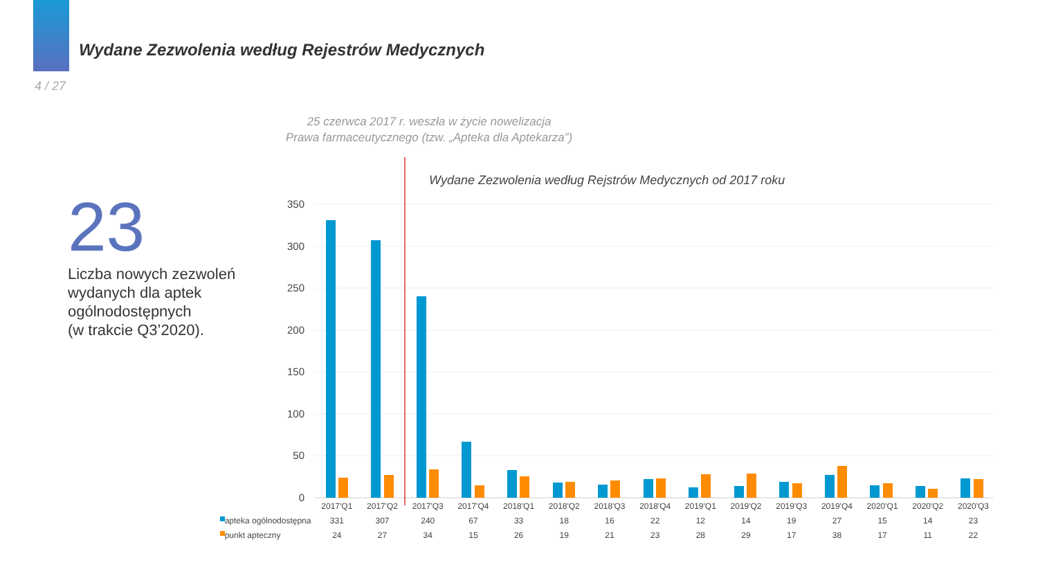Wydane Zezwolenia według Rejestrów Medycznych
4 / 27
25 czerwca 2017 r. weszła w życie nowelizacja
Prawa farmaceutycznego (tzw. „Apteka dla Aptekarza”)
23
Liczba nowych zezwoleń
wydanych dla aptek
ogólnodostępnych
(w trakcie Q3’2020).
Wydane Zezwolenia według Rejstrów Medycznych od 2017 roku
350
300
250
200
150
100
50
0
| | 2017'Q1 | 2017'Q2 | 2017'Q3 | 2017'Q4 | 2018'Q1 | 2018'Q2 | 2018'Q3 | 2018'Q4 | 2019'Q1 | 2019'Q2 | 2019'Q3 | 2019'Q4 | 2020'Q1 | 2020'Q2 | 2020'Q3 |
| --- | --- | --- | --- | --- | --- | --- | --- | --- | --- | --- | --- | --- | --- | --- | --- |
| apteka ogólnodostępna | 331 | 307 | 240 | 67 | 33 | 18 | 16 | 22 | 12 | 14 | 19 | 27 | 15 | 14 | 23 |
| punkt apteczny | 24 | 27 | 34 | 15 | 26 | 19 | 21 | 23 | 28 | 29 | 17 | 38 | 17 | 11 | 22 |